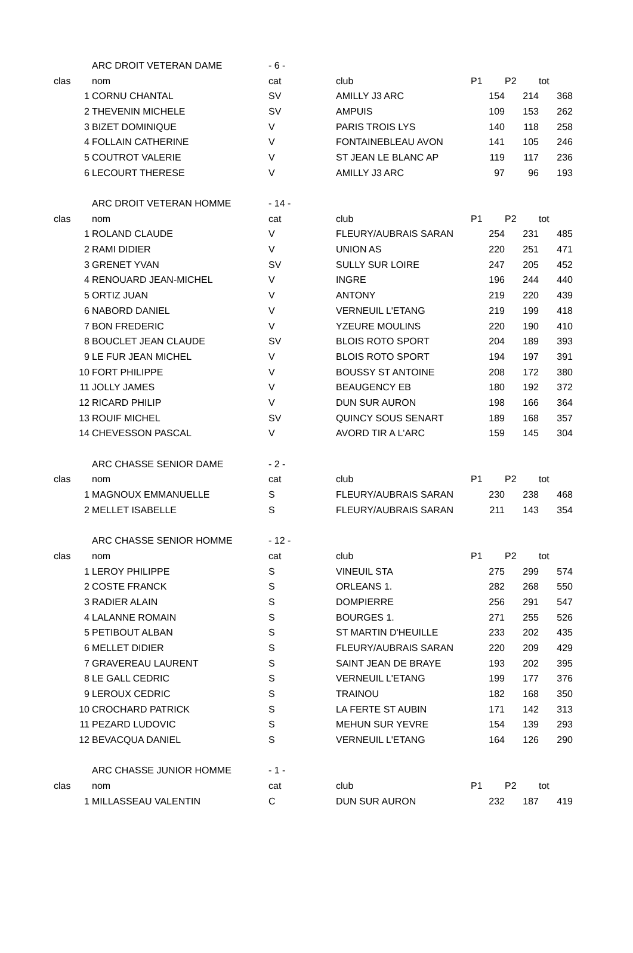| | ARC DROIT VETERAN DAME | - 6 - | | | | |
| clas | nom | cat | club | P1 | P2 | tot |
| 1 | CORNU CHANTAL | SV | AMILLY J3 ARC | 154 | 214 | 368 |
| 2 | THEVENIN MICHELE | SV | AMPUIS | 109 | 153 | 262 |
| 3 | BIZET DOMINIQUE | V | PARIS TROIS LYS | 140 | 118 | 258 |
| 4 | FOLLAIN CATHERINE | V | FONTAINEBLEAU AVON | 141 | 105 | 246 |
| 5 | COUTROT VALERIE | V | ST JEAN LE BLANC AP | 119 | 117 | 236 |
| 6 | LECOURT THERESE | V | AMILLY J3 ARC | 97 | 96 | 193 |
| | ARC DROIT VETERAN HOMME | - 14 - | | | | |
| clas | nom | cat | club | P1 | P2 | tot |
| 1 | ROLAND CLAUDE | V | FLEURY/AUBRAIS SARAN | 254 | 231 | 485 |
| 2 | RAMI DIDIER | V | UNION AS | 220 | 251 | 471 |
| 3 | GRENET YVAN | SV | SULLY SUR LOIRE | 247 | 205 | 452 |
| 4 | RENOUARD JEAN-MICHEL | V | INGRE | 196 | 244 | 440 |
| 5 | ORTIZ JUAN | V | ANTONY | 219 | 220 | 439 |
| 6 | NABORD DANIEL | V | VERNEUIL L'ETANG | 219 | 199 | 418 |
| 7 | BON FREDERIC | V | YZEURE MOULINS | 220 | 190 | 410 |
| 8 | BOUCLET JEAN CLAUDE | SV | BLOIS ROTO SPORT | 204 | 189 | 393 |
| 9 | LE FUR JEAN MICHEL | V | BLOIS ROTO SPORT | 194 | 197 | 391 |
| 10 | FORT PHILIPPE | V | BOUSSY ST ANTOINE | 208 | 172 | 380 |
| 11 | JOLLY JAMES | V | BEAUGENCY EB | 180 | 192 | 372 |
| 12 | RICARD PHILIP | V | DUN SUR AURON | 198 | 166 | 364 |
| 13 | ROUIF MICHEL | SV | QUINCY SOUS SENART | 189 | 168 | 357 |
| 14 | CHEVESSON PASCAL | V | AVORD TIR A L'ARC | 159 | 145 | 304 |
| | ARC CHASSE SENIOR DAME | - 2 - | | | | |
| clas | nom | cat | club | P1 | P2 | tot |
| 1 | MAGNOUX EMMANUELLE | S | FLEURY/AUBRAIS SARAN | 230 | 238 | 468 |
| 2 | MELLET ISABELLE | S | FLEURY/AUBRAIS SARAN | 211 | 143 | 354 |
| | ARC CHASSE SENIOR HOMME | - 12 - | | | | |
| clas | nom | cat | club | P1 | P2 | tot |
| 1 | LEROY PHILIPPE | S | VINEUIL STA | 275 | 299 | 574 |
| 2 | COSTE FRANCK | S | ORLEANS 1. | 282 | 268 | 550 |
| 3 | RADIER ALAIN | S | DOMPIERRE | 256 | 291 | 547 |
| 4 | LALANNE ROMAIN | S | BOURGES 1. | 271 | 255 | 526 |
| 5 | PETIBOUT ALBAN | S | ST MARTIN D'HEUILLE | 233 | 202 | 435 |
| 6 | MELLET DIDIER | S | FLEURY/AUBRAIS SARAN | 220 | 209 | 429 |
| 7 | GRAVEREAU LAURENT | S | SAINT JEAN DE BRAYE | 193 | 202 | 395 |
| 8 | LE GALL CEDRIC | S | VERNEUIL L'ETANG | 199 | 177 | 376 |
| 9 | LEROUX CEDRIC | S | TRAINOU | 182 | 168 | 350 |
| 10 | CROCHARD PATRICK | S | LA FERTE ST AUBIN | 171 | 142 | 313 |
| 11 | PEZARD LUDOVIC | S | MEHUN SUR YEVRE | 154 | 139 | 293 |
| 12 | BEVACQUA DANIEL | S | VERNEUIL L'ETANG | 164 | 126 | 290 |
| | ARC CHASSE JUNIOR HOMME | - 1 - | | | | |
| clas | nom | cat | club | P1 | P2 | tot |
| 1 | MILLASSEAU VALENTIN | C | DUN SUR AURON | 232 | 187 | 419 |